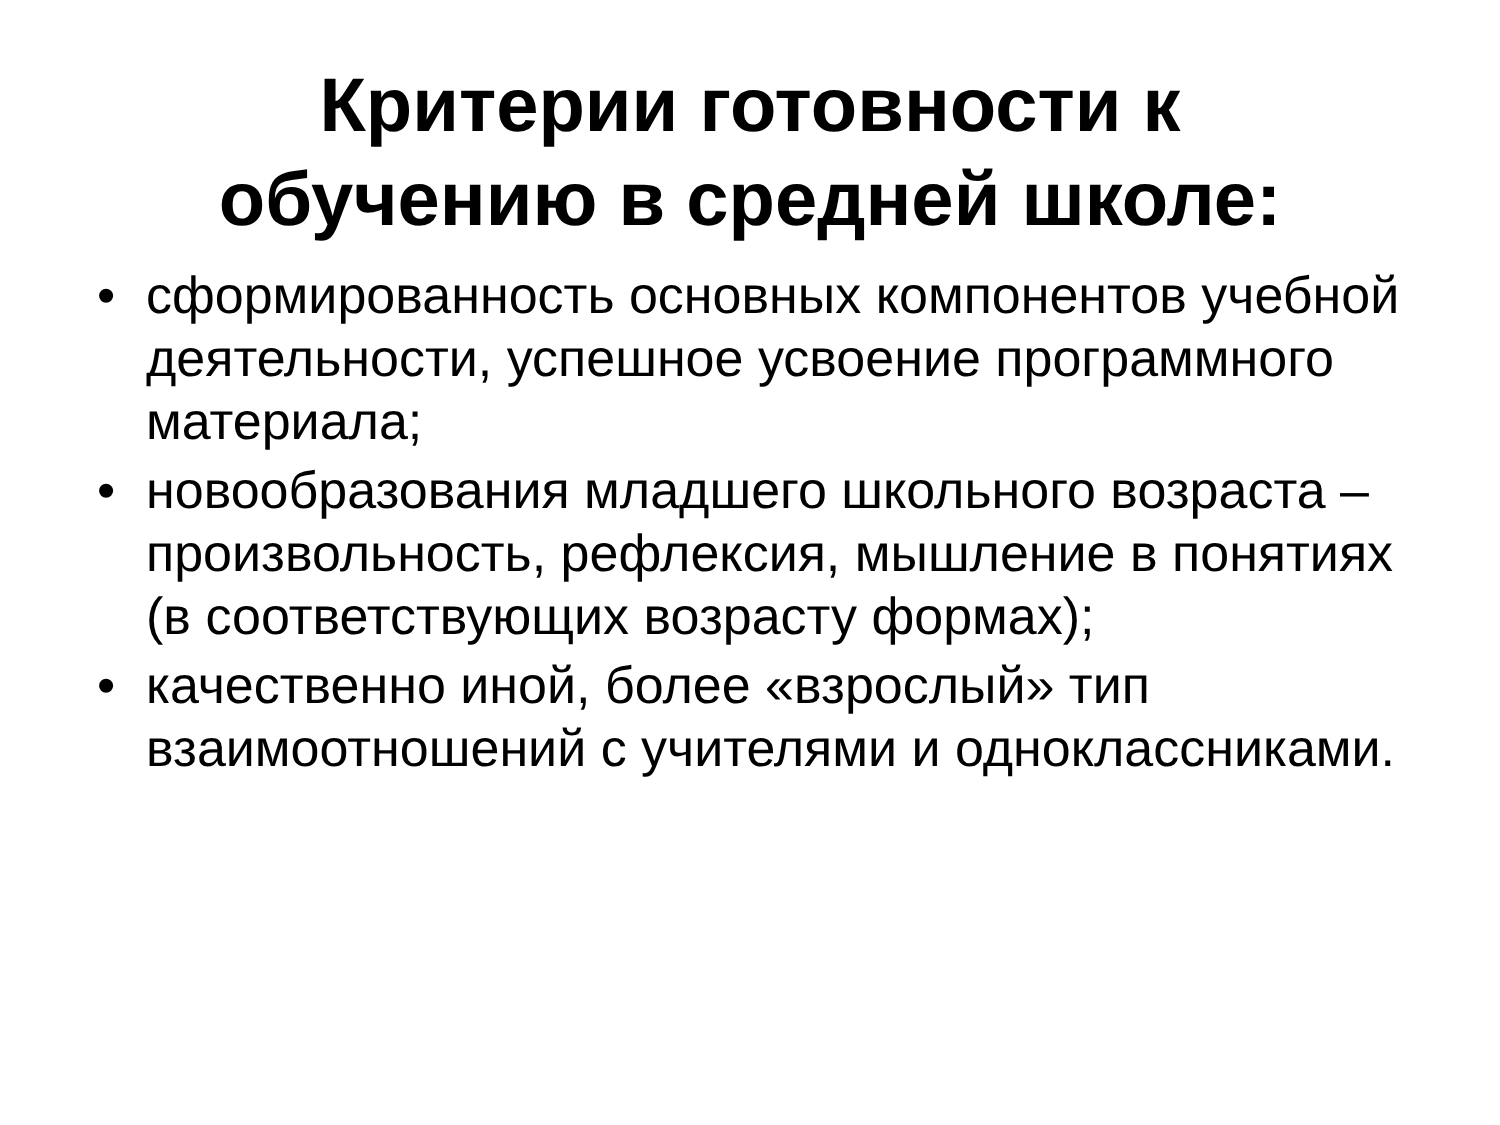Критерии готовности к
обучению в средней школе:
• сформированность основных компонентов учебной деятельности, успешное усвоение программного материала;
• новообразования младшего школьного возраста – произвольность, рефлексия, мышление в понятиях (в соответствующих возрасту формах);
• качественно иной, более «взрослый» тип взаимоотношений с учителями и одноклассниками.